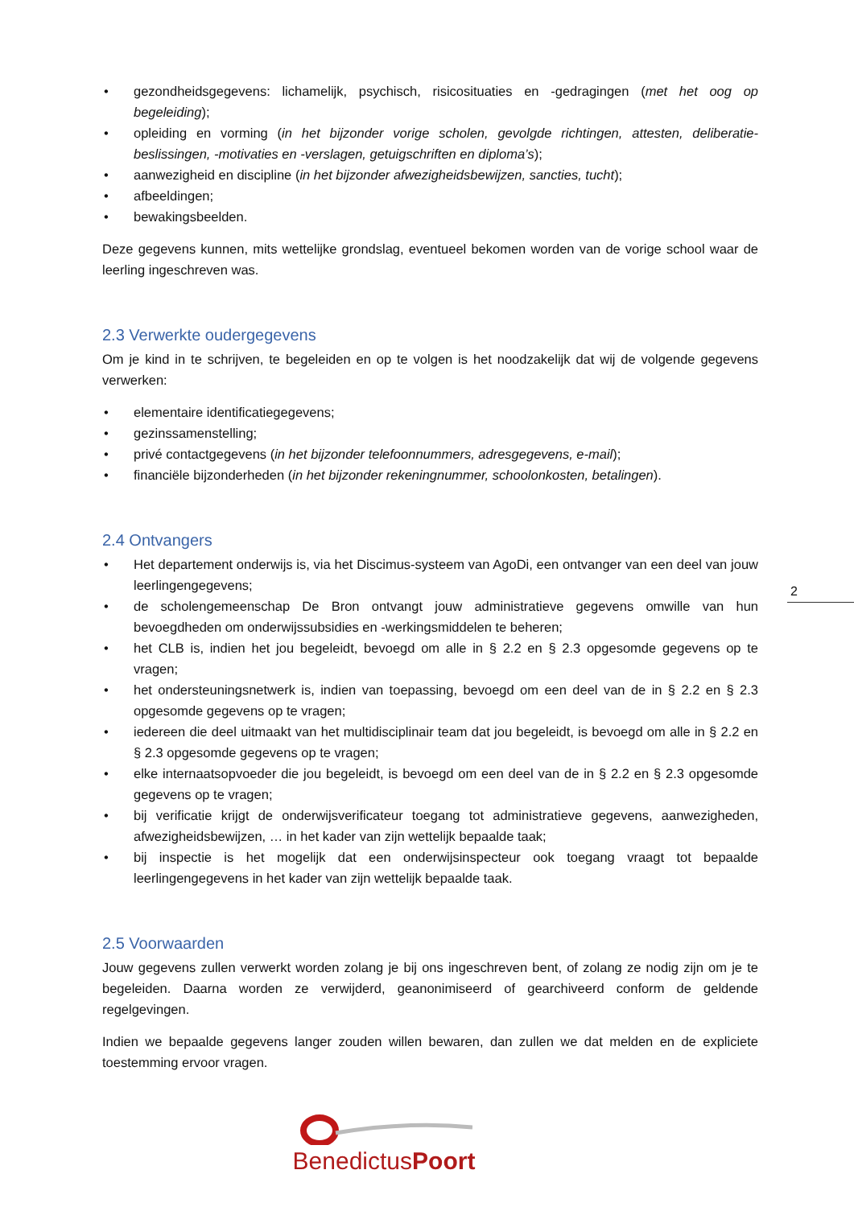• gezondheidsgegevens: lichamelijk, psychisch, risicosituaties en -gedragingen (met het oog op begeleiding);
• opleiding en vorming (in het bijzonder vorige scholen, gevolgde richtingen, attesten, deliberatie-beslissingen, -motivaties en -verslagen, getuigschriften en diploma’s);
• aanwezigheid en discipline (in het bijzonder afwezigheidsbewijzen, sancties, tucht);
• afbeeldingen;
• bewakingsbeelden.
Deze gegevens kunnen, mits wettelijke grondslag, eventueel bekomen worden van de vorige school waar de leerling ingeschreven was.
2.3 Verwerkte oudergegevens
Om je kind in te schrijven, te begeleiden en op te volgen is het noodzakelijk dat wij de volgende gegevens verwerken:
• elementaire identificatiegegevens;
• gezinssamenstelling;
• privé contactgegevens (in het bijzonder telefoonnummers, adresgegevens, e-mail);
• financiële bijzonderheden (in het bijzonder rekeningnummer, schoolonkosten, betalingen).
2.4 Ontvangers
• Het departement onderwijs is, via het Discimus-systeem van AgoDi, een ontvanger van een deel van jouw leerlingengegevens;
• de scholengemeenschap De Bron ontvangt jouw administratieve gegevens omwille van hun bevoegdheden om onderwijssubsidies en -werkingsmiddelen te beheren;
• het CLB is, indien het jou begeleidt, bevoegd om alle in § 2.2 en § 2.3 opgesomde gegevens op te vragen;
• het ondersteuningsnetwerk is, indien van toepassing, bevoegd om een deel van de in § 2.2 en § 2.3 opgesomde gegevens op te vragen;
• iedereen die deel uitmaakt van het multidisciplinair team dat jou begeleidt, is bevoegd om alle in § 2.2 en § 2.3 opgesomde gegevens op te vragen;
• elke internaatsopvoeder die jou begeleidt, is bevoegd om een deel van de in § 2.2 en § 2.3 opgesomde gegevens op te vragen;
• bij verificatie krijgt de onderwijsverificateur toegang tot administratieve gegevens, aanwezigheden, afwezigheidsbewijzen, … in het kader van zijn wettelijk bepaalde taak;
• bij inspectie is het mogelijk dat een onderwijsinspecteur ook toegang vraagt tot bepaalde leerlingengegevens in het kader van zijn wettelijk bepaalde taak.
2.5 Voorwaarden
Jouw gegevens zullen verwerkt worden zolang je bij ons ingeschreven bent, of zolang ze nodig zijn om je te begeleiden. Daarna worden ze verwijderd, geanonimiseerd of gearchiveerd conform de geldende regelgevingen.
Indien we bepaalde gegevens langer zouden willen bewaren, dan zullen we dat melden en de expliciete toestemming ervoor vragen.
BenedictusPoort
2